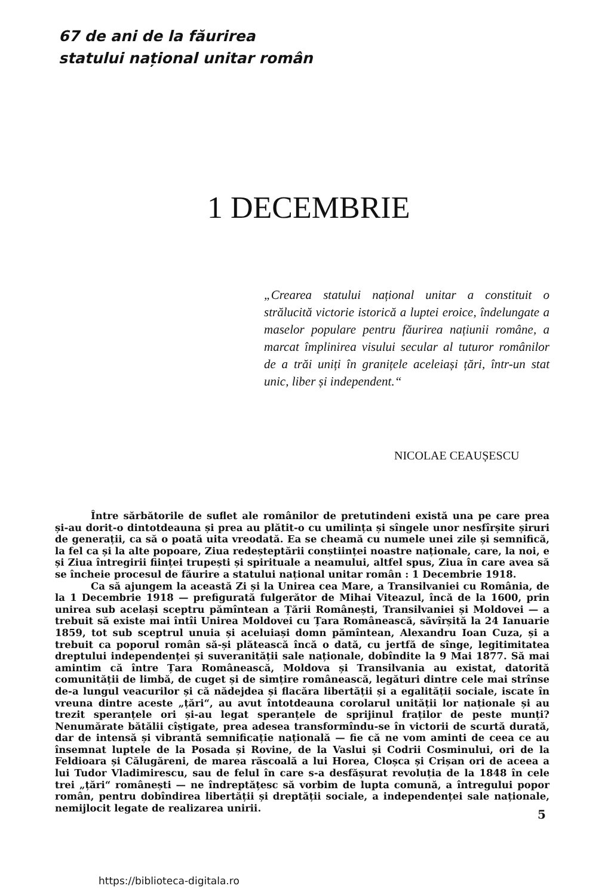67 de ani de la făurirea
statului național unitar român
1 DECEMBRIE
„Crearea statului național unitar a constituit o strălucită victorie istorică a luptei eroice, îndelungate a maselor populare pentru făurirea națiunii române, a marcat împlinirea visului secular al tuturor românilor de a trăi uniți în granițele aceleiași țări, într-un stat unic, liber și independent.“
NICOLAE CEAUȘESCU
Între sărbătorile de suflet ale românilor de pretutindeni există una pe care prea și-au dorit-o dintotdeauna și prea au plătit-o cu umilința și sîngele unor nesfîrșite șiruri de generații, ca să o poată uita vreodată. Ea se cheamă cu numele unei zile și semnifică, la fel ca și la alte popoare, Ziua redeșteptării conștiinței noastre naționale, care, la noi, e și Ziua întregirii ființei trupești și spirituale a neamului, altfel spus, Ziua în care avea să se încheie procesul de făurire a statului național unitar român : 1 Decembrie 1918.
Ca să ajungem la această Zi și la Unirea cea Mare, a Transilvaniei cu România, de la 1 Decembrie 1918 — prefigurată fulgerător de Mihai Viteazul, încă de la 1600, prin unirea sub același sceptru pămîntean a Țării Românești, Transilvaniei și Moldovei — a trebuit să existe mai întîi Unirea Moldovei cu Țara Românească, săvîrșită la 24 Ianuarie 1859, tot sub sceptrul unuia și aceluiași domn pămîntean, Alexandru Ioan Cuza, și a trebuit ca poporul român să-și plătească încă o dată, cu jertfă de sînge, legitimitatea dreptului independenței și suveranității sale naționale, dobîndite la 9 Mai 1877. Să mai amintim că între Țara Românească, Moldova și Transilvania au existat, datorită comunității de limbă, de cuget și de simțire românească, legături dintre cele mai strînse de-a lungul veacurilor și că nădejdea și flacăra libertății și a egalității sociale, iscate în vreuna dintre aceste „țări“, au avut întotdeauna corolarul unității lor naționale și au trezit speranțele ori și-au legat speranțele de sprijinul fraților de peste munți? Nenumărate bătălii cîștigate, prea adesea transformîndu-se în victorii de scurtă durată, dar de intensă și vibrantă semnificație națională — fie că ne vom aminti de ceea ce au însemnat luptele de la Posada și Rovine, de la Vaslui și Codrii Cosminului, ori de la Feldioara și Călugăreni, de marea răscoală a lui Horea, Cloșca și Crișan ori de aceea a lui Tudor Vladimirescu, sau de felul în care s-a desfășurat revoluția de la 1848 în cele trei „țări“ românești — ne îndreptățesc să vorbim de lupta comună, a întregului popor român, pentru dobîndirea libertății și dreptății sociale, a independenței sale naționale, nemijlocit legate de realizarea unirii.
5
https://biblioteca-digitala.ro